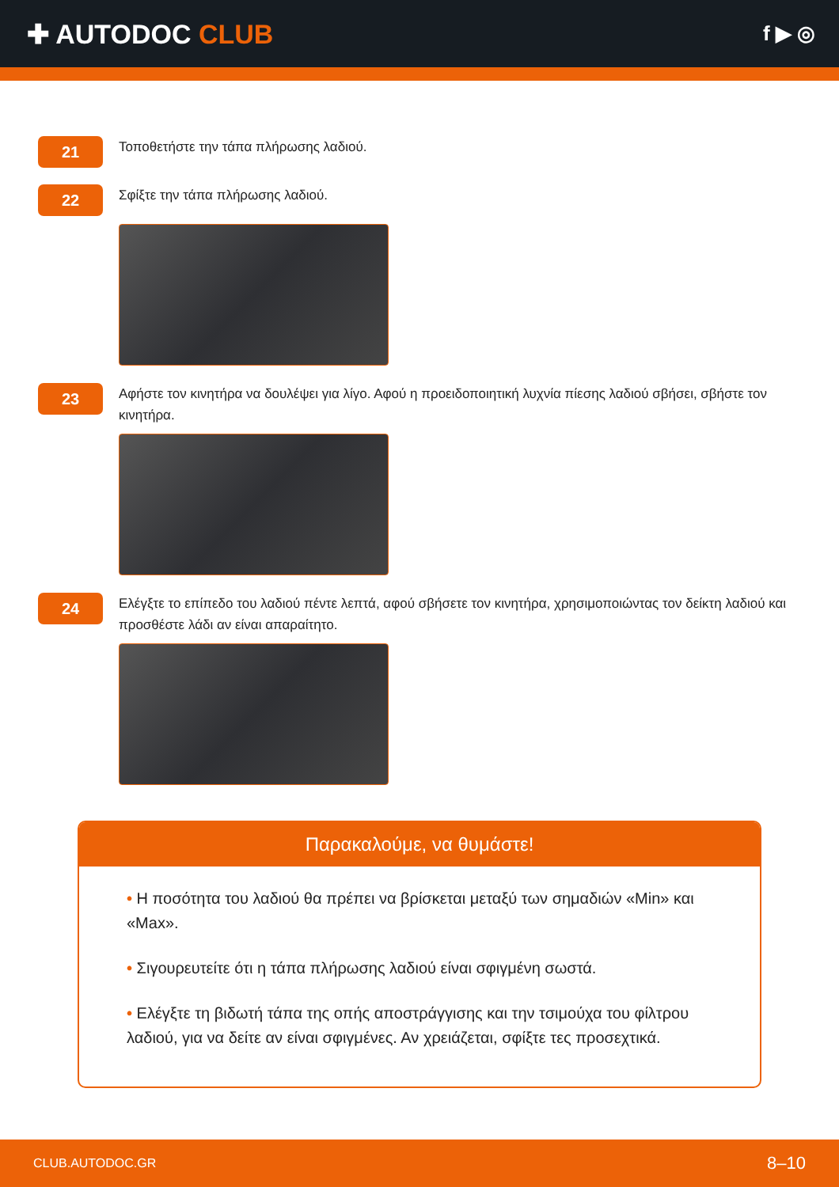✚ AUTODOC CLUB
f ▶ ◎
21
Τοποθετήστε την τάπα πλήρωσης λαδιού.
22
Σφίξτε την τάπα πλήρωσης λαδιού.
23
Αφήστε τον κινητήρα να δουλέψει για λίγο. Αφού η προειδοποιητική λυχνία πίεσης λαδιού σβήσει, σβήστε τον κινητήρα.
24
Ελέγξτε το επίπεδο του λαδιού πέντε λεπτά, αφού σβήσετε τον κινητήρα, χρησιμοποιώντας τον δείκτη λαδιού και προσθέστε λάδι αν είναι απαραίτητο.
Παρακαλούμε, να θυμάστε!
• Η ποσότητα του λαδιού θα πρέπει να βρίσκεται μεταξύ των σημαδιών «Min» και «Max».
• Σιγουρευτείτε ότι η τάπα πλήρωσης λαδιού είναι σφιγμένη σωστά.
• Ελέγξτε τη βιδωτή τάπα της οπής αποστράγγισης και την τσιμούχα του φίλτρου λαδιού, για να δείτε αν είναι σφιγμένες. Αν χρειάζεται, σφίξτε τες προσεχτικά.
CLUB.AUTODOC.GR 8–10